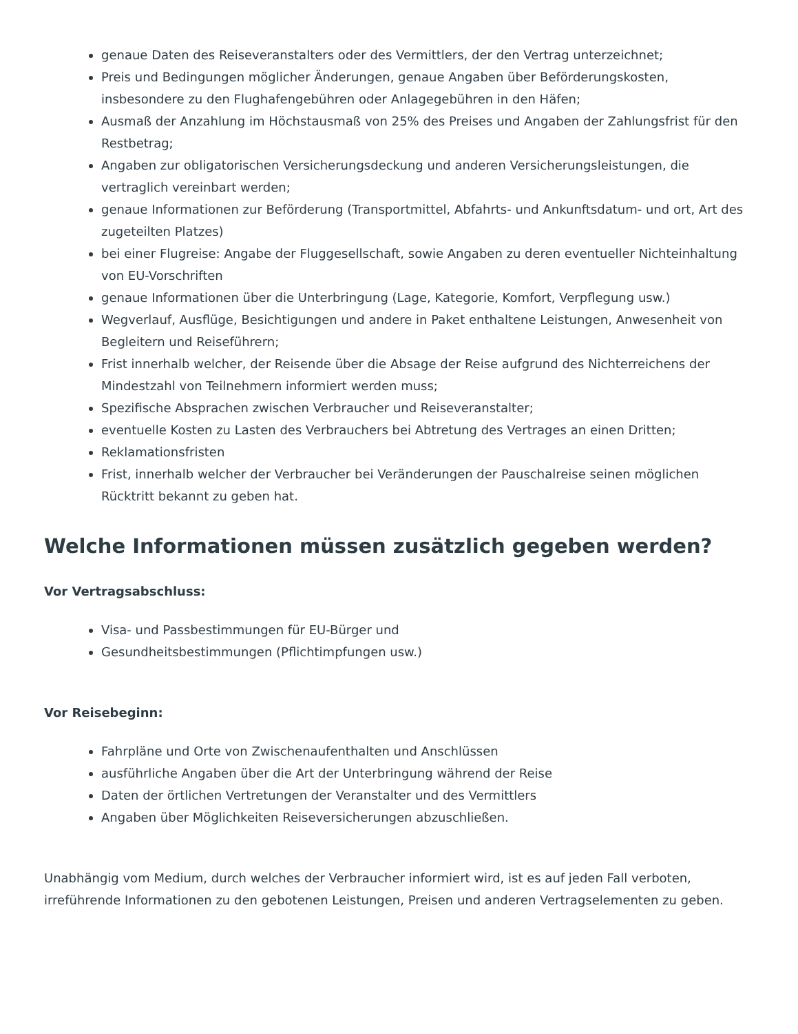genaue Daten des Reiseveranstalters oder des Vermittlers, der den Vertrag unterzeichnet;
Preis und Bedingungen möglicher Änderungen, genaue Angaben über Beförderungskosten, insbesondere zu den Flughafengebühren oder Anlagegebühren in den Häfen;
Ausmaß der Anzahlung im Höchstausmaß von 25% des Preises und Angaben der Zahlungsfrist für den Restbetrag;
Angaben zur obligatorischen Versicherungsdeckung und anderen Versicherungsleistungen, die vertraglich vereinbart werden;
genaue Informationen zur Beförderung (Transportmittel, Abfahrts- und Ankunftsdatum- und ort, Art des zugeteilten Platzes)
bei einer Flugreise: Angabe der Fluggesellschaft, sowie Angaben zu deren eventueller Nichteinhaltung von EU-Vorschriften
genaue Informationen über die Unterbringung (Lage, Kategorie, Komfort, Verpflegung usw.)
Wegverlauf, Ausflüge, Besichtigungen und andere in Paket enthaltene Leistungen, Anwesenheit von Begleitern und Reiseführern;
Frist innerhalb welcher, der Reisende über die Absage der Reise aufgrund des Nichterreichens der Mindestzahl von Teilnehmern informiert werden muss;
Spezifische Absprachen zwischen Verbraucher und Reiseveranstalter;
eventuelle Kosten zu Lasten des Verbrauchers bei Abtretung des Vertrages an einen Dritten;
Reklamationsfristen
Frist, innerhalb welcher der Verbraucher bei Veränderungen der Pauschalreise seinen möglichen Rücktritt bekannt zu geben hat.
Welche Informationen müssen zusätzlich gegeben werden?
Vor Vertragsabschluss:
Visa- und Passbestimmungen für EU-Bürger und
Gesundheitsbestimmungen (Pflichtimpfungen usw.)
Vor Reisebeginn:
Fahrpläne und Orte von Zwischenaufenthalten und Anschlüssen
ausführliche Angaben über die Art der Unterbringung während der Reise
Daten der örtlichen Vertretungen der Veranstalter und des Vermittlers
Angaben über Möglichkeiten Reiseversicherungen abzuschließen.
Unabhängig vom Medium, durch welches der Verbraucher informiert wird, ist es auf jeden Fall verboten, irreführende Informationen zu den gebotenen Leistungen, Preisen und anderen Vertragselementen zu geben.